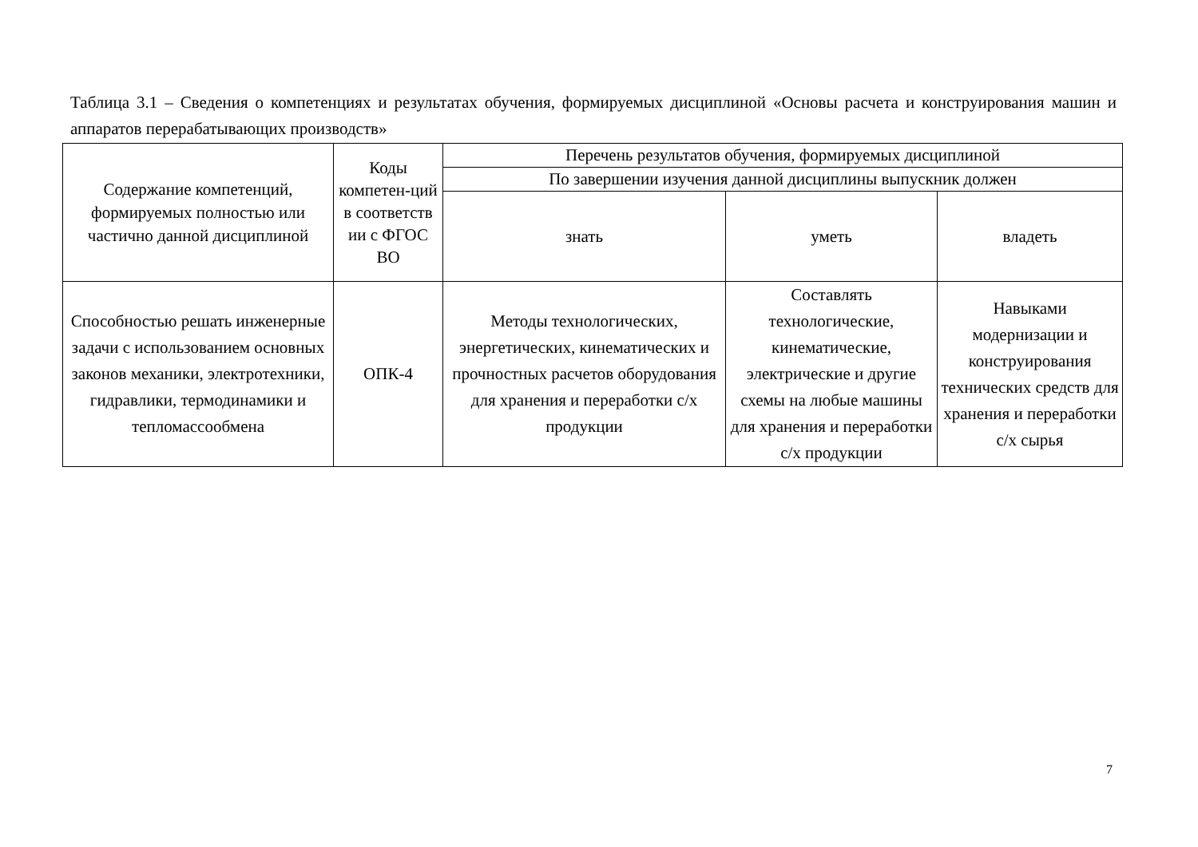Таблица 3.1 – Сведения о компетенциях и результатах обучения, формируемых дисциплиной «Основы расчета и конструирования машин и аппаратов перерабатывающих производств»
| Содержание компетенций, формируемых полностью или частично данной дисциплиной | Коды компетен-ций в соответств ии с ФГОС ВО | Перечень результатов обучения, формируемых дисциплиной | | |
| --- | --- | --- | --- | --- |
| | | По завершении изучения данной дисциплины выпускник должен | | |
| | | знать | уметь | владеть |
| Способностью решать инженерные задачи с использованием основных законов механики, электротехники, гидравлики, термодинамики и тепломассообмена | ОПК-4 | Методы технологических, энергетических, кинематических и прочностных расчетов оборудования для хранения и переработки с/х продукции | Составлять технологические, кинематические, электрические и другие схемы на любые машины для хранения и переработки с/х продукции | Навыками модернизации и конструирования технических средств для хранения и переработки с/х сырья |
7